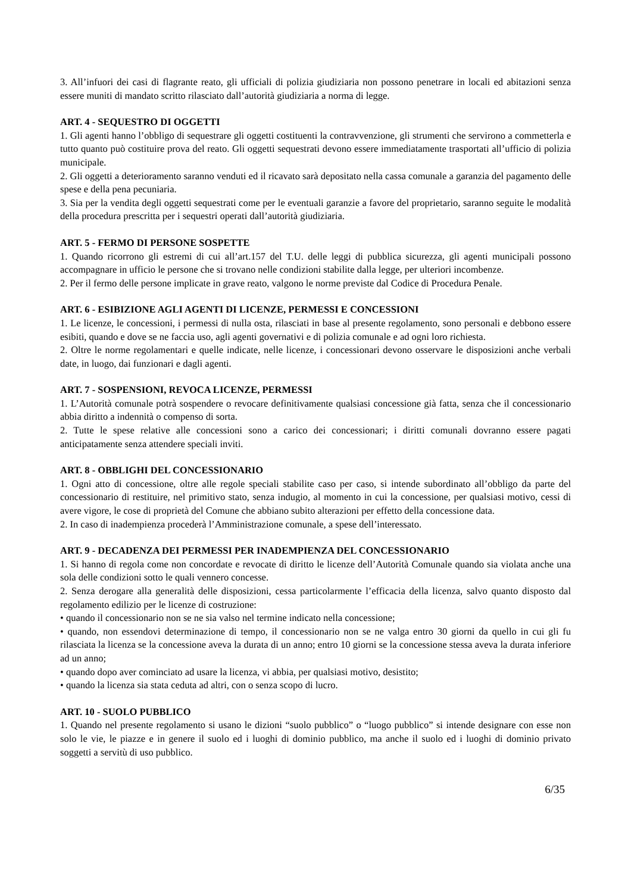3. All’infuori dei casi di flagrante reato, gli ufficiali di polizia giudiziaria non possono penetrare in locali ed abitazioni senza essere muniti di mandato scritto rilasciato dall’autorità giudiziaria a norma di legge.
ART. 4 - SEQUESTRO DI OGGETTI
1. Gli agenti hanno l’obbligo di sequestrare gli oggetti costituenti la contravvenzione, gli strumenti che servirono a commetterla e tutto quanto può costituire prova del reato. Gli oggetti sequestrati devono essere immediatamente trasportati all’ufficio di polizia municipale.
2. Gli oggetti a deterioramento saranno venduti ed il ricavato sarà depositato nella cassa comunale a garanzia del pagamento delle spese e della pena pecuniaria.
3. Sia per la vendita degli oggetti sequestrati come per le eventuali garanzie a favore del proprietario, saranno seguite le modalità della procedura prescritta per i sequestri operati dall’autorità giudiziaria.
ART. 5 - FERMO DI PERSONE SOSPETTE
1. Quando ricorrono gli estremi di cui all’art.157 del T.U. delle leggi di pubblica sicurezza, gli agenti municipali possono accompagnare in ufficio le persone che si trovano nelle condizioni stabilite dalla legge, per ulteriori incombenze.
2. Per il fermo delle persone implicate in grave reato, valgono le norme previste dal Codice di Procedura Penale.
ART. 6 - ESIBIZIONE AGLI AGENTI DI LICENZE, PERMESSI E CONCESSIONI
1. Le licenze, le concessioni, i permessi di nulla osta, rilasciati in base al presente regolamento, sono personali e debbono essere esibiti, quando e dove se ne faccia uso, agli agenti governativi e di polizia comunale e ad ogni loro richiesta.
2. Oltre le norme regolamentari e quelle indicate, nelle licenze, i concessionari devono osservare le disposizioni anche verbali date, in luogo, dai funzionari e dagli agenti.
ART. 7 - SOSPENSIONI, REVOCA LICENZE, PERMESSI
1. L’Autorità comunale potrà sospendere o revocare definitivamente qualsiasi concessione già fatta, senza che il concessionario abbia diritto a indennità o compenso di sorta.
2. Tutte le spese relative alle concessioni sono a carico dei concessionari; i diritti comunali dovranno essere pagati anticipatamente senza attendere speciali inviti.
ART. 8 - OBBLIGHI DEL CONCESSIONARIO
1. Ogni atto di concessione, oltre alle regole speciali stabilite caso per caso, si intende subordinato all’obbligo da parte del concessionario di restituire, nel primitivo stato, senza indugio, al momento in cui la concessione, per qualsiasi motivo, cessi di avere vigore, le cose di proprietà del Comune che abbiano subito alterazioni per effetto della concessione data.
2. In caso di inadempienza procederà l’Amministrazione comunale, a spese dell’interessato.
ART. 9 - DECADENZA DEI PERMESSI PER INADEMPIENZA DEL CONCESSIONARIO
1. Si hanno di regola come non concordate e revocate di diritto le licenze dell’Autorità Comunale quando sia violata anche una sola delle condizioni sotto le quali vennero concesse.
2. Senza derogare alla generalità delle disposizioni, cessa particolarmente l’efficacia della licenza, salvo quanto disposto dal regolamento edilizio per le licenze di costruzione:
• quando il concessionario non se ne sia valso nel termine indicato nella concessione;
• quando, non essendovi determinazione di tempo, il concessionario non se ne valga entro 30 giorni da quello in cui gli fu rilasciata la licenza se la concessione aveva la durata di un anno; entro 10 giorni se la concessione stessa aveva la durata inferiore ad un anno;
• quando dopo aver cominciato ad usare la licenza, vi abbia, per qualsiasi motivo, desistito;
• quando la licenza sia stata ceduta ad altri, con o senza scopo di lucro.
ART. 10 - SUOLO PUBBLICO
1. Quando nel presente regolamento si usano le dizioni “suolo pubblico” o “luogo pubblico” si intende designare con esse non solo le vie, le piazze e in genere il suolo ed i luoghi di dominio pubblico, ma anche il suolo ed i luoghi di dominio privato soggetti a servitù di uso pubblico.
6/35